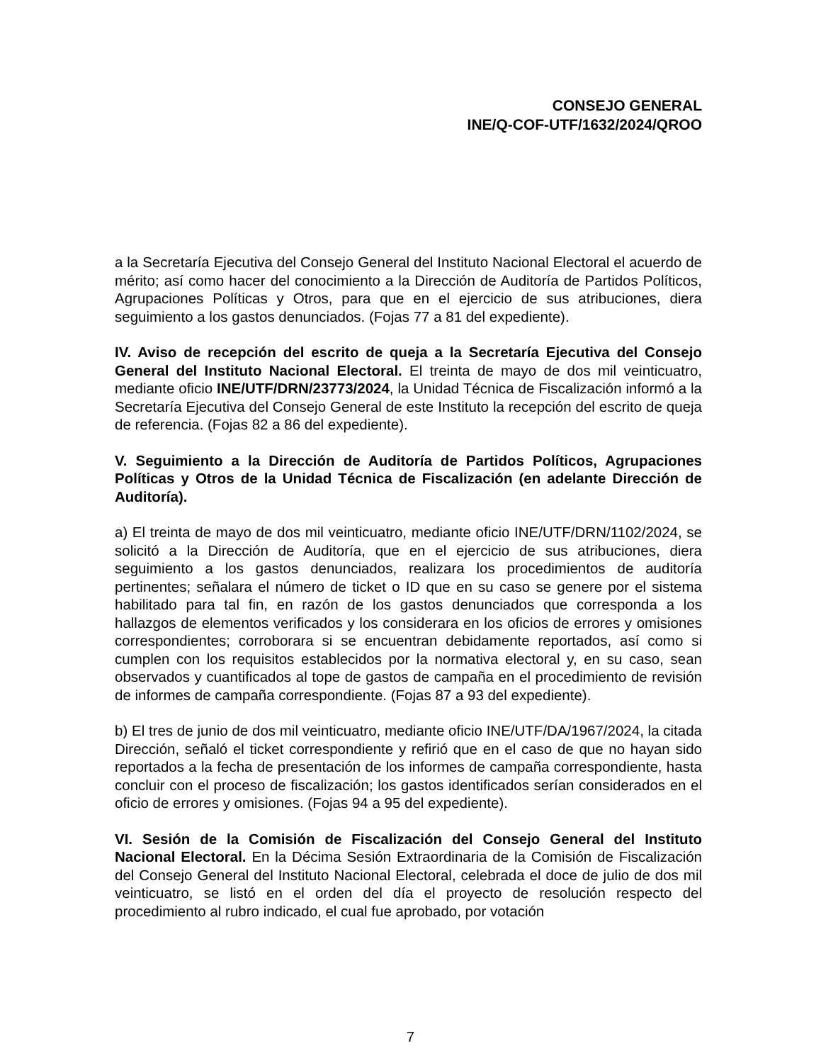CONSEJO GENERAL
INE/Q-COF-UTF/1632/2024/QROO
a la Secretaría Ejecutiva del Consejo General del Instituto Nacional Electoral el acuerdo de mérito; así como hacer del conocimiento a la Dirección de Auditoría de Partidos Políticos, Agrupaciones Políticas y Otros, para que en el ejercicio de sus atribuciones, diera seguimiento a los gastos denunciados. (Fojas 77 a 81 del expediente).
IV. Aviso de recepción del escrito de queja a la Secretaría Ejecutiva del Consejo General del Instituto Nacional Electoral. El treinta de mayo de dos mil veinticuatro, mediante oficio INE/UTF/DRN/23773/2024, la Unidad Técnica de Fiscalización informó a la Secretaría Ejecutiva del Consejo General de este Instituto la recepción del escrito de queja de referencia. (Fojas 82 a 86 del expediente).
V. Seguimiento a la Dirección de Auditoría de Partidos Políticos, Agrupaciones Políticas y Otros de la Unidad Técnica de Fiscalización (en adelante Dirección de Auditoría).
a) El treinta de mayo de dos mil veinticuatro, mediante oficio INE/UTF/DRN/1102/2024, se solicitó a la Dirección de Auditoría, que en el ejercicio de sus atribuciones, diera seguimiento a los gastos denunciados, realizara los procedimientos de auditoría pertinentes; señalara el número de ticket o ID que en su caso se genere por el sistema habilitado para tal fin, en razón de los gastos denunciados que corresponda a los hallazgos de elementos verificados y los considerara en los oficios de errores y omisiones correspondientes; corroborara si se encuentran debidamente reportados, así como si cumplen con los requisitos establecidos por la normativa electoral y, en su caso, sean observados y cuantificados al tope de gastos de campaña en el procedimiento de revisión de informes de campaña correspondiente. (Fojas 87 a 93 del expediente).
b) El tres de junio de dos mil veinticuatro, mediante oficio INE/UTF/DA/1967/2024, la citada Dirección, señaló el ticket correspondiente y refirió que en el caso de que no hayan sido reportados a la fecha de presentación de los informes de campaña correspondiente, hasta concluir con el proceso de fiscalización; los gastos identificados serían considerados en el oficio de errores y omisiones. (Fojas 94 a 95 del expediente).
VI. Sesión de la Comisión de Fiscalización del Consejo General del Instituto Nacional Electoral. En la Décima Sesión Extraordinaria de la Comisión de Fiscalización del Consejo General del Instituto Nacional Electoral, celebrada el doce de julio de dos mil veinticuatro, se listó en el orden del día el proyecto de resolución respecto del procedimiento al rubro indicado, el cual fue aprobado, por votación
7